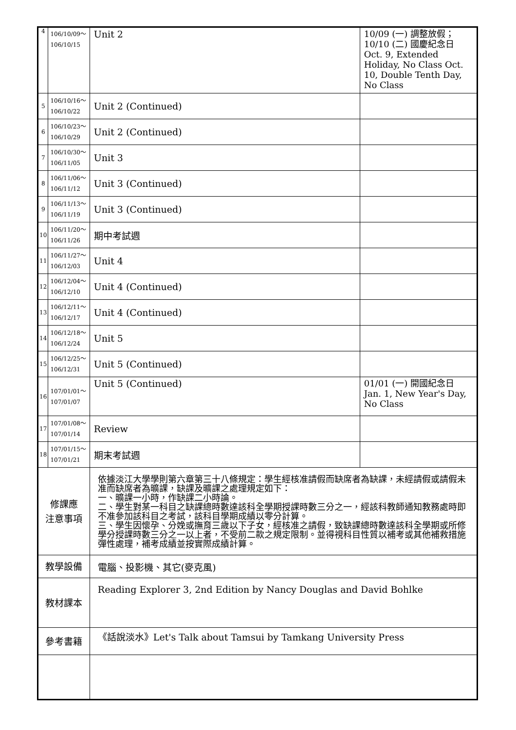| 4 | 106/10/09～ 106/10/15 | Unit 2 | 10/09 (一) 調整放假；10/10 (二) 國慶紀念日 Oct. 9, Extended Holiday, No Class Oct. 10, Double Tenth Day, No Class |
| 5 | 106/10/16～ 106/10/22 | Unit 2 (Continued) | |
| 6 | 106/10/23～ 106/10/29 | Unit 2 (Continued) | |
| 7 | 106/10/30～ 106/11/05 | Unit 3 | |
| 8 | 106/11/06～ 106/11/12 | Unit 3 (Continued) | |
| 9 | 106/11/13～ 106/11/19 | Unit 3 (Continued) | |
| 10 | 106/11/20～ 106/11/26 | 期中考試週 | |
| 11 | 106/11/27～ 106/12/03 | Unit 4 | |
| 12 | 106/12/04～ 106/12/10 | Unit 4 (Continued) | |
| 13 | 106/12/11～ 106/12/17 | Unit 4 (Continued) | |
| 14 | 106/12/18～ 106/12/24 | Unit 5 | |
| 15 | 106/12/25～ 106/12/31 | Unit 5 (Continued) | |
| 16 | 107/01/01～ 107/01/07 | Unit 5 (Continued) | 01/01 (一) 開國紀念日 Jan. 1, New Year's Day, No Class |
| 17 | 107/01/08～ 107/01/14 | Review | |
| 18 | 107/01/15～ 107/01/21 | 期末考試週 | |
| 修課應 注意事項 | | 依據淡江大學學則第六章第三十八條規定：學生經核准請假而缺席者為缺課，未經請假或請假未准而缺席者為曠課，缺課及曠課之處理規定如下： 一、曠課一小時，作缺課二小時論。 二、學生對某一科目之缺課總時數達該科全學期授課時數三分之一，經該科教師通知教務處時即不准參加該科目之考試，該科目學期成績以零分計算。 三、學生因懷孕、分娩或撫育三歲以下子女，經核准之請假，致缺課總時數達該科全學期或所修學分授課時數三分之一以上者，不受前二款之規定限制。並得視科目性質以補考或其他補救措施彈性處理，補考成績並按實際成績計算。 | |
| 教學設備 | | 電腦、投影機、其它(麥克風) | |
| 教材課本 | | Reading Explorer 3, 2nd Edition by Nancy Douglas and David Bohlke | |
| 參考書籍 | | 《話說淡水》Let's Talk about Tamsui by Tamkang University Press | |